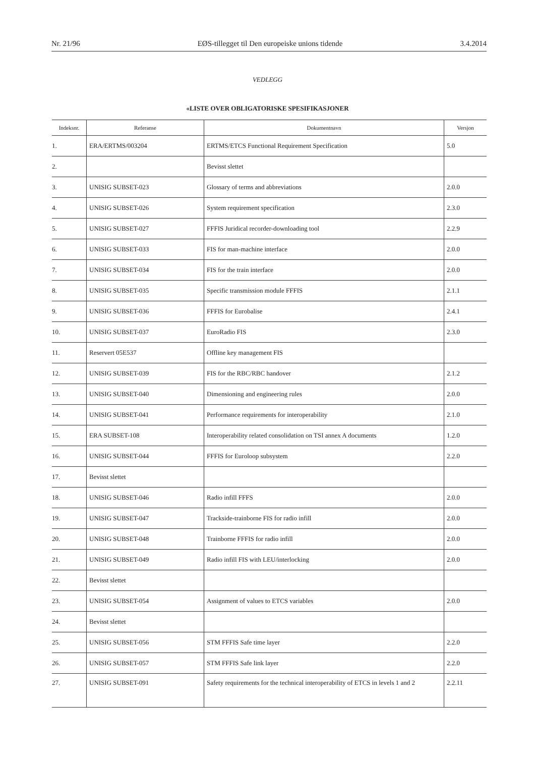Nr. 21/96 EØS-tillegget til Den europeiske unions tidende 3.4.2014
VEDLEGG
«LISTE OVER OBLIGATORISKE SPESIFIKASJONER
| Indeksnr. | Referanse | Dokumentnavn | Versjon |
| --- | --- | --- | --- |
| 1. | ERA/ERTMS/003204 | ERTMS/ETCS Functional Requirement Specification | 5.0 |
| 2. | | Bevisst slettet | |
| 3. | UNISIG SUBSET-023 | Glossary of terms and abbreviations | 2.0.0 |
| 4. | UNISIG SUBSET-026 | System requirement specification | 2.3.0 |
| 5. | UNISIG SUBSET-027 | FFFIS Juridical recorder-downloading tool | 2.2.9 |
| 6. | UNISIG SUBSET-033 | FIS for man-machine interface | 2.0.0 |
| 7. | UNISIG SUBSET-034 | FIS for the train interface | 2.0.0 |
| 8. | UNISIG SUBSET-035 | Specific transmission module FFFIS | 2.1.1 |
| 9. | UNISIG SUBSET-036 | FFFIS for Eurobalise | 2.4.1 |
| 10. | UNISIG SUBSET-037 | EuroRadio FIS | 2.3.0 |
| 11. | Reservert 05E537 | Offline key management FIS | |
| 12. | UNISIG SUBSET-039 | FIS for the RBC/RBC handover | 2.1.2 |
| 13. | UNISIG SUBSET-040 | Dimensioning and engineering rules | 2.0.0 |
| 14. | UNISIG SUBSET-041 | Performance requirements for interoperability | 2.1.0 |
| 15. | ERA SUBSET-108 | Interoperability related consolidation on TSI annex A documents | 1.2.0 |
| 16. | UNISIG SUBSET-044 | FFFIS for Euroloop subsystem | 2.2.0 |
| 17. | Bevisst slettet | | |
| 18. | UNISIG SUBSET-046 | Radio infill FFFS | 2.0.0 |
| 19. | UNISIG SUBSET-047 | Trackside-trainborne FIS for radio infill | 2.0.0 |
| 20. | UNISIG SUBSET-048 | Trainborne FFFIS for radio infill | 2.0.0 |
| 21. | UNISIG SUBSET-049 | Radio infill FIS with LEU/interlocking | 2.0.0 |
| 22. | Bevisst slettet | | |
| 23. | UNISIG SUBSET-054 | Assignment of values to ETCS variables | 2.0.0 |
| 24. | Bevisst slettet | | |
| 25. | UNISIG SUBSET-056 | STM FFFIS Safe time layer | 2.2.0 |
| 26. | UNISIG SUBSET-057 | STM FFFIS Safe link layer | 2.2.0 |
| 27. | UNISIG SUBSET-091 | Safety requirements for the technical interoperability of ETCS in levels 1 and 2 | 2.2.11 |